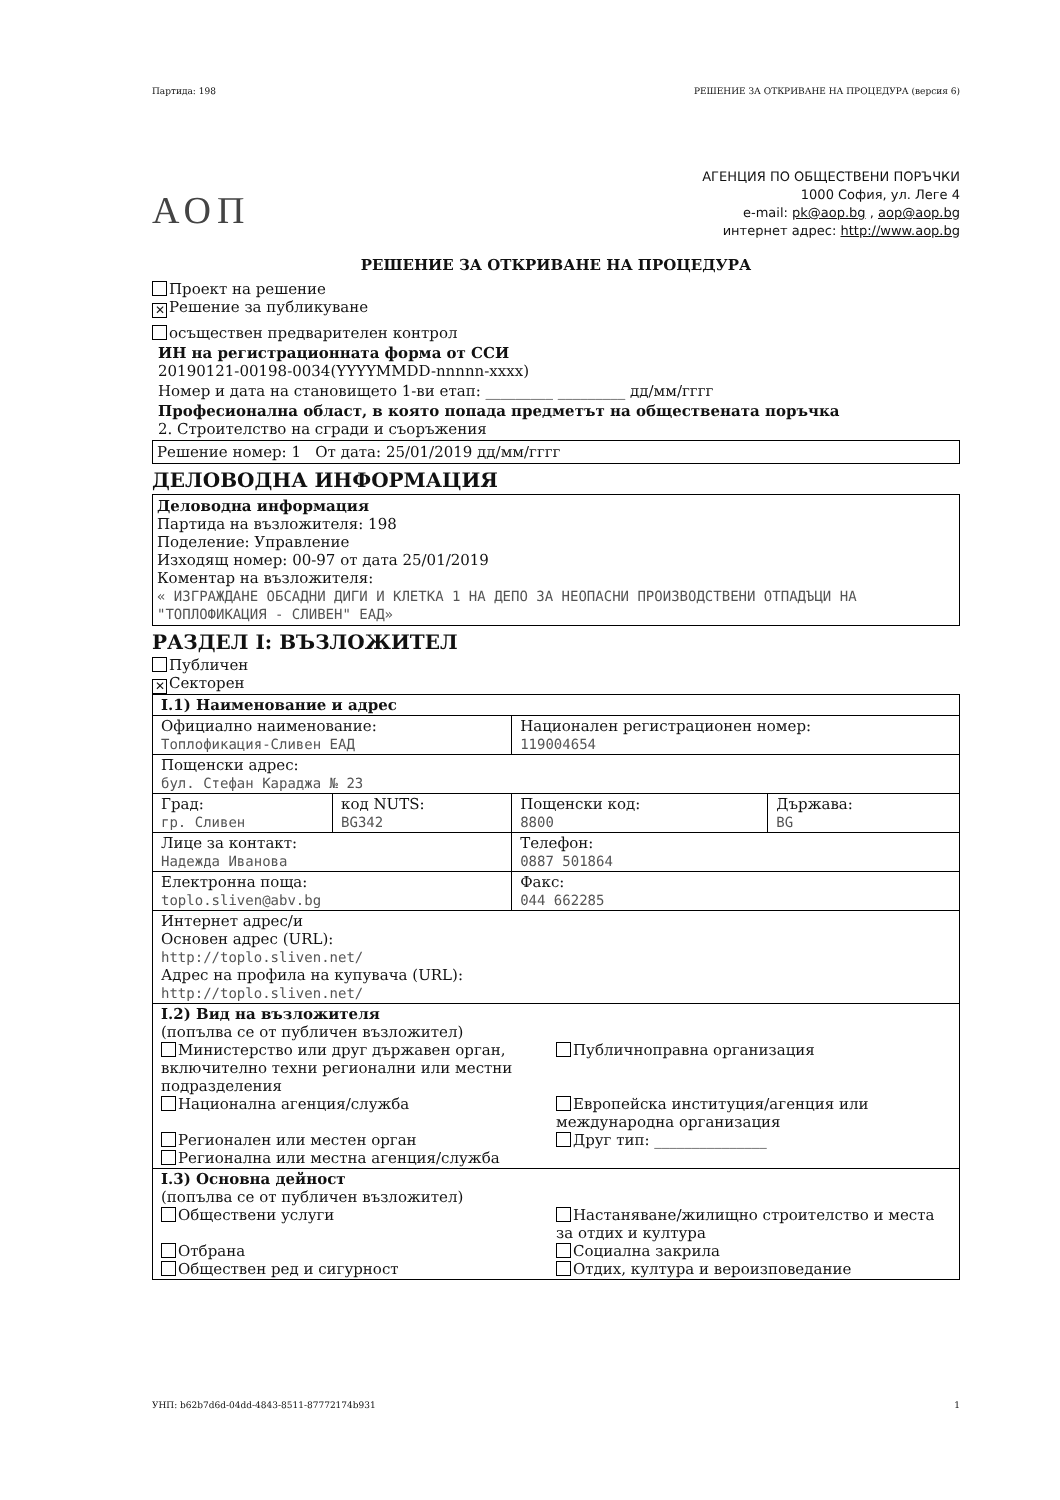Партида: 198 РЕШЕНИЕ ЗА ОТКРИВАНЕ НА ПРОЦЕДУРА (версия 6)
АОП
АГЕНЦИЯ ПО ОБЩЕСТВЕНИ ПОРЪЧКИ
1000 София, ул. Леге 4
e-mail: pk@aop.bg , aop@aop.bg
интернет адрес: http://www.aop.bg
РЕШЕНИЕ ЗА ОТКРИВАНЕ НА ПРОЦЕДУРА
Проект на решение
✕ Решение за публикуване
осъществен предварителен контрол
ИН на регистрационната форма от ССИ
20190121-00198-0034(YYYYMMDD-nnnnn-xxxx)
Номер и дата на становището 1-ви етап: _________ _________ дд/мм/гггг
Професионална област, в която попада предметът на обществената поръчка
2. Строителство на сгради и съоръжения
Решение номер: 1 От дата: 25/01/2019 дд/мм/гггг
ДЕЛОВОДНА ИНФОРМАЦИЯ
Деловодна информация
Партида на възложителя: 198
Поделение: Управление
Изходящ номер: 00-97 от дата 25/01/2019
Коментар на възложителя:
« ИЗГРАЖДАНЕ ОБСАДНИ ДИГИ И КЛЕТКА 1 НА ДЕПО ЗА НЕОПАСНИ ПРОИЗВОДСТВЕНИ ОТПАДЪЦИ НА "ТОПЛОФИКАЦИЯ - СЛИВЕН" ЕАД»
РАЗДЕЛ I: ВЪЗЛОЖИТЕЛ
Публичен
✕ Секторен
| I.1) Наименование и адрес | | | |
| Официално наименование: Топлофикация-Сливен ЕАД | | Национален регистрационен номер: 119004654 | |
| Пощенски адрес: бул. Стефан Караджа № 23 | | | |
| Град: гр. Сливен | код NUTS: BG342 | Пощенски код: 8800 | Държава: BG |
| Лице за контакт: Надежда Иванова | | Телефон: 0887 501864 | |
| Електронна поща: toplo.sliven@abv.bg | | Факс: 044 662285 | |
| Интернет адрес/и Основен адрес (URL): http://toplo.sliven.net/ Адрес на профила на купувача (URL): http://toplo.sliven.net/ | | | |
| I.2) Вид на възложителя (попълва се от публичен възложител) Министерство или друг държавен орган, включително техни регионални или местни подразделения Публичноправна организация Национална агенция/служба Европейска институция/агенция или международна организация Регионален или местен орган Друг тип: _______________ Регионална или местна агенция/служба | | | |
| I.3) Основна дейност (попълва се от публичен възложител) Обществени услуги Настаняване/жилищно строителство и места за отдих и култура Отбрана Социална закрила Обществен ред и сигурност Отдих, култура и вероизповедание | | | |
УНП: b62b7d6d-04dd-4843-8511-87772174b931 1